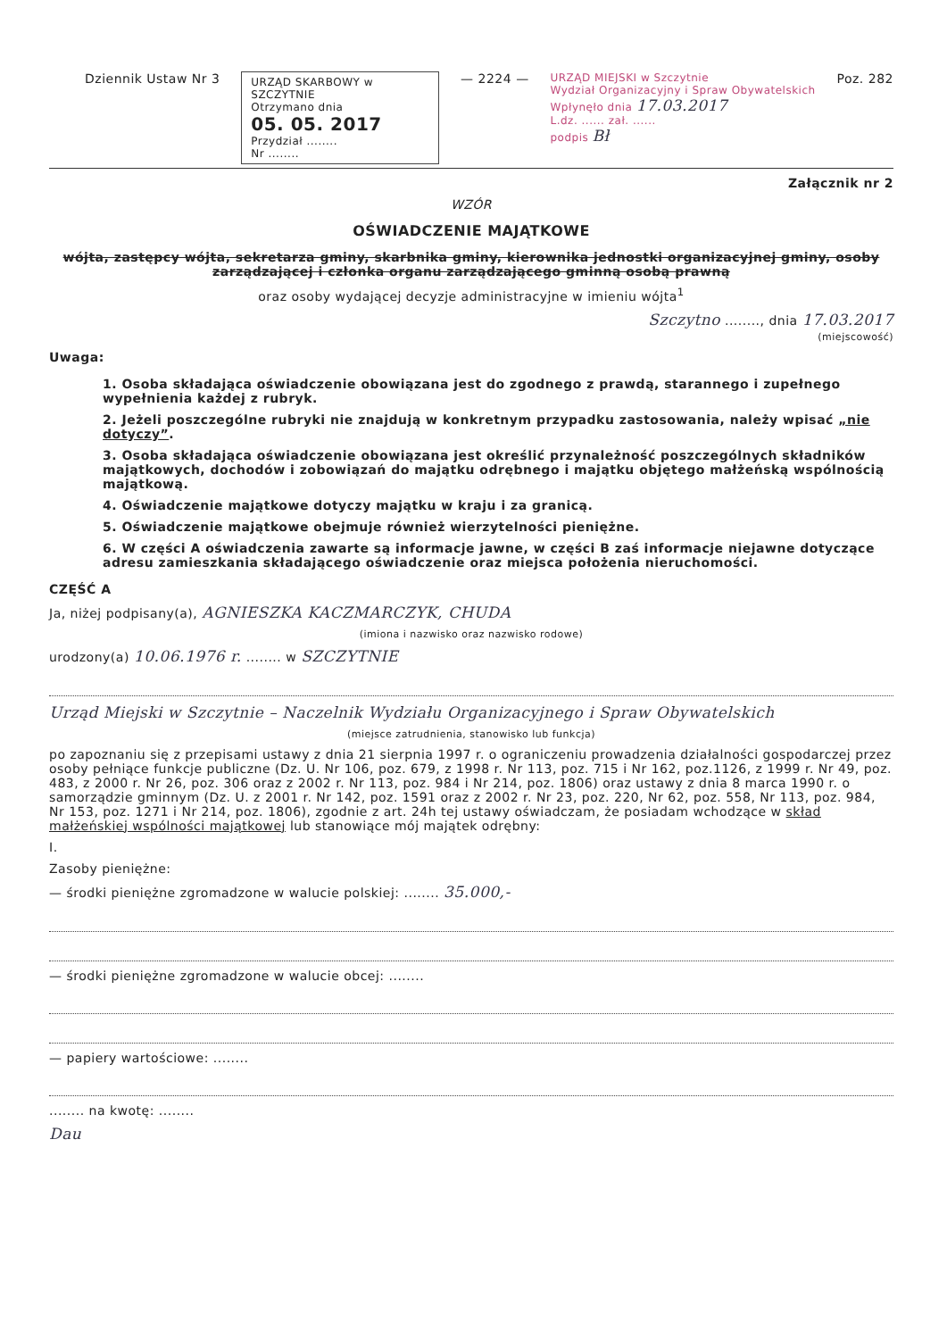Dziennik Ustaw Nr 3
URZĄD SKARBOWY w SZCZYTNIE
Otrzymano dnia
05. 05. 2017
Przydział ........
Nr ........
— 2224 —
URZĄD MIEJSKI w Szczytnie
Wydział Organizacyjny i Spraw Obywatelskich
Wpłynęło dnia 17.03.2017
L.dz. ...... zał. ......
podpis Bł
Poz. 282
Załącznik nr 2
WZÓR
OŚWIADCZENIE MAJĄTKOWE
wójta, zastępcy wójta, sekretarza gminy, skarbnika gminy, kierownika jednostki organizacyjnej gminy, osoby zarządzającej i członka organu zarządzającego gminną osobą prawną
oraz osoby wydającej decyzje administracyjne w imieniu wójta<sup>1</sup>
Szczytno ........, dnia 17.03.2017
(miejscowość)
Uwaga:
1. Osoba składająca oświadczenie obowiązana jest do zgodnego z prawdą, starannego i zupełnego wypełnienia każdej z rubryk.
2. Jeżeli poszczególne rubryki nie znajdują w konkretnym przypadku zastosowania, należy wpisać „nie dotyczy”.
3. Osoba składająca oświadczenie obowiązana jest określić przynależność poszczególnych składników majątkowych, dochodów i zobowiązań do majątku odrębnego i majątku objętego małżeńską wspólnością majątkową.
4. Oświadczenie majątkowe dotyczy majątku w kraju i za granicą.
5. Oświadczenie majątkowe obejmuje również wierzytelności pieniężne.
6. W części A oświadczenia zawarte są informacje jawne, w części B zaś informacje niejawne dotyczące adresu zamieszkania składającego oświadczenie oraz miejsca położenia nieruchomości.
CZĘŚĆ A
Ja, niżej podpisany(a), AGNIESZKA KACZMARCZYK, CHUDA
(imiona i nazwisko oraz nazwisko rodowe)
urodzony(a) 10.06.1976 r. ........ w SZCZYTNIE
Urząd Miejski w Szczytnie – Naczelnik Wydziału Organizacyjnego i Spraw Obywatelskich
(miejsce zatrudnienia, stanowisko lub funkcja)
po zapoznaniu się z przepisami ustawy z dnia 21 sierpnia 1997 r. o ograniczeniu prowadzenia działalności gospodarczej przez osoby pełniące funkcje publiczne (Dz. U. Nr 106, poz. 679, z 1998 r. Nr 113, poz. 715 i Nr 162, poz.1126, z 1999 r. Nr 49, poz. 483, z 2000 r. Nr 26, poz. 306 oraz z 2002 r. Nr 113, poz. 984 i Nr 214, poz. 1806) oraz ustawy z dnia 8 marca 1990 r. o samorządzie gminnym (Dz. U. z 2001 r. Nr 142, poz. 1591 oraz z 2002 r. Nr 23, poz. 220, Nr 62, poz. 558, Nr 113, poz. 984, Nr 153, poz. 1271 i Nr 214, poz. 1806), zgodnie z art. 24h tej ustawy oświadczam, że posiadam wchodzące w skład małżeńskiej wspólności majątkowej lub stanowiące mój majątek odrębny:
I.
Zasoby pieniężne:
— środki pieniężne zgromadzone w walucie polskiej: ........ 35.000,-
— środki pieniężne zgromadzone w walucie obcej: ........
— papiery wartościowe: ........
........ na kwotę: ........
Dau